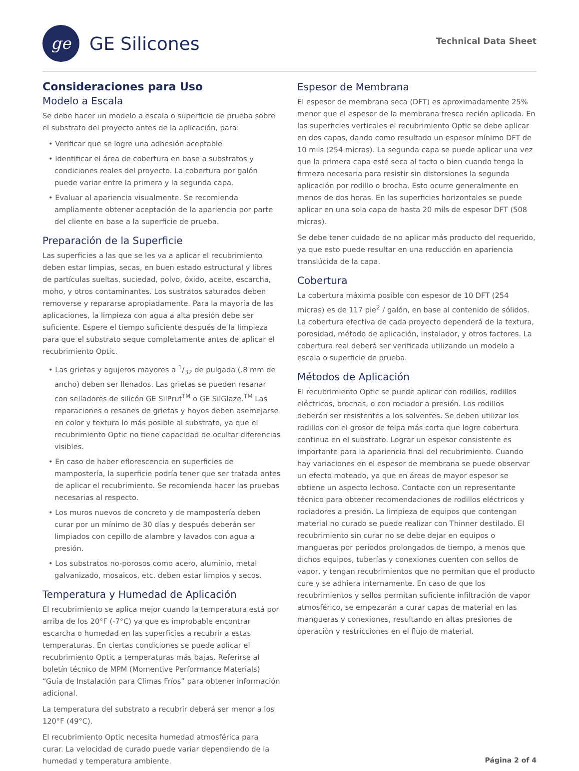ge
GE Silicones
Technical Data Sheet
Consideraciones para Uso
Modelo a Escala
Se debe hacer un modelo a escala o superficie de prueba sobre el substrato del proyecto antes de la aplicación, para:
• Verificar que se logre una adhesión aceptable
• Identificar el área de cobertura en base a substratos y condiciones reales del proyecto. La cobertura por galón puede variar entre la primera y la segunda capa.
• Evaluar al apariencia visualmente. Se recomienda ampliamente obtener aceptación de la apariencia por parte del cliente en base a la superficie de prueba.
Preparación de la Superficie
Las superficies a las que se les va a aplicar el recubrimiento deben estar limpias, secas, en buen estado estructural y libres de partículas sueltas, suciedad, polvo, óxido, aceite, escarcha, moho, y otros contaminantes. Los sustratos saturados deben removerse y repararse apropiadamente. Para la mayoría de las aplicaciones, la limpieza con agua a alta presión debe ser suficiente. Espere el tiempo suficiente después de la limpieza para que el substrato seque completamente antes de aplicar el recubrimiento Optic.
• Las grietas y agujeros mayores a 1/32 de pulgada (.8 mm de ancho) deben ser llenados. Las grietas se pueden resanar con selladores de silicón GE SilPruf<sup>TM</sup> o GE SilGlaze.<sup>TM</sup> Las reparaciones o resanes de grietas y hoyos deben asemejarse en color y textura lo más posible al substrato, ya que el recubrimiento Optic no tiene capacidad de ocultar diferencias visibles.
• En caso de haber eflorescencia en superficies de mampostería, la superficie podría tener que ser tratada antes de aplicar el recubrimiento. Se recomienda hacer las pruebas necesarias al respecto.
• Los muros nuevos de concreto y de mampostería deben curar por un mínimo de 30 días y después deberán ser limpiados con cepillo de alambre y lavados con agua a presión.
• Los substratos no-porosos como acero, aluminio, metal galvanizado, mosaicos, etc. deben estar limpios y secos.
Temperatura y Humedad de Aplicación
El recubrimiento se aplica mejor cuando la temperatura está por arriba de los 20°F (-7°C) ya que es improbable encontrar escarcha o humedad en las superficies a recubrir a estas temperaturas. En ciertas condiciones se puede aplicar el recubrimiento Optic a temperaturas más bajas. Referirse al boletín técnico de MPM (Momentive Performance Materials) “Guía de Instalación para Climas Fríos” para obtener información adicional.
La temperatura del substrato a recubrir deberá ser menor a los 120°F (49°C).
El recubrimiento Optic necesita humedad atmosférica para curar. La velocidad de curado puede variar dependiendo de la humedad y temperatura ambiente.
Espesor de Membrana
El espesor de membrana seca (DFT) es aproximadamente 25% menor que el espesor de la membrana fresca recién aplicada. En las superficies verticales el recubrimiento Optic se debe aplicar en dos capas, dando como resultado un espesor mínimo DFT de 10 mils (254 micras). La segunda capa se puede aplicar una vez que la primera capa esté seca al tacto o bien cuando tenga la firmeza necesaria para resistir sin distorsiones la segunda aplicación por rodillo o brocha. Esto ocurre generalmente en menos de dos horas. En las superficies horizontales se puede aplicar en una sola capa de hasta 20 mils de espesor DFT (508 micras).
Se debe tener cuidado de no aplicar más producto del requerido, ya que esto puede resultar en una reducción en apariencia translúcida de la capa.
Cobertura
La cobertura máxima posible con espesor de 10 DFT (254 micras) es de 117 pie<sup>2</sup> / galón, en base al contenido de sólidos. La cobertura efectiva de cada proyecto dependerá de la textura, porosidad, método de aplicación, instalador, y otros factores. La cobertura real deberá ser verificada utilizando un modelo a escala o superficie de prueba.
Métodos de Aplicación
El recubrimiento Optic se puede aplicar con rodillos, rodillos eléctricos, brochas, o con rociador a presión. Los rodillos deberán ser resistentes a los solventes. Se deben utilizar los rodillos con el grosor de felpa más corta que logre cobertura continua en el substrato. Lograr un espesor consistente es importante para la apariencia final del recubrimiento. Cuando hay variaciones en el espesor de membrana se puede observar un efecto moteado, ya que en áreas de mayor espesor se obtiene un aspecto lechoso. Contacte con un representante técnico para obtener recomendaciones de rodillos eléctricos y rociadores a presión. La limpieza de equipos que contengan material no curado se puede realizar con Thinner destilado. El recubrimiento sin curar no se debe dejar en equipos o mangueras por períodos prolongados de tiempo, a menos que dichos equipos, tuberías y conexiones cuenten con sellos de vapor, y tengan recubrimientos que no permitan que el producto cure y se adhiera internamente. En caso de que los recubrimientos y sellos permitan suficiente infiltración de vapor atmosférico, se empezarán a curar capas de material en las mangueras y conexiones, resultando en altas presiones de operación y restricciones en el flujo de material.
Página 2 of 4